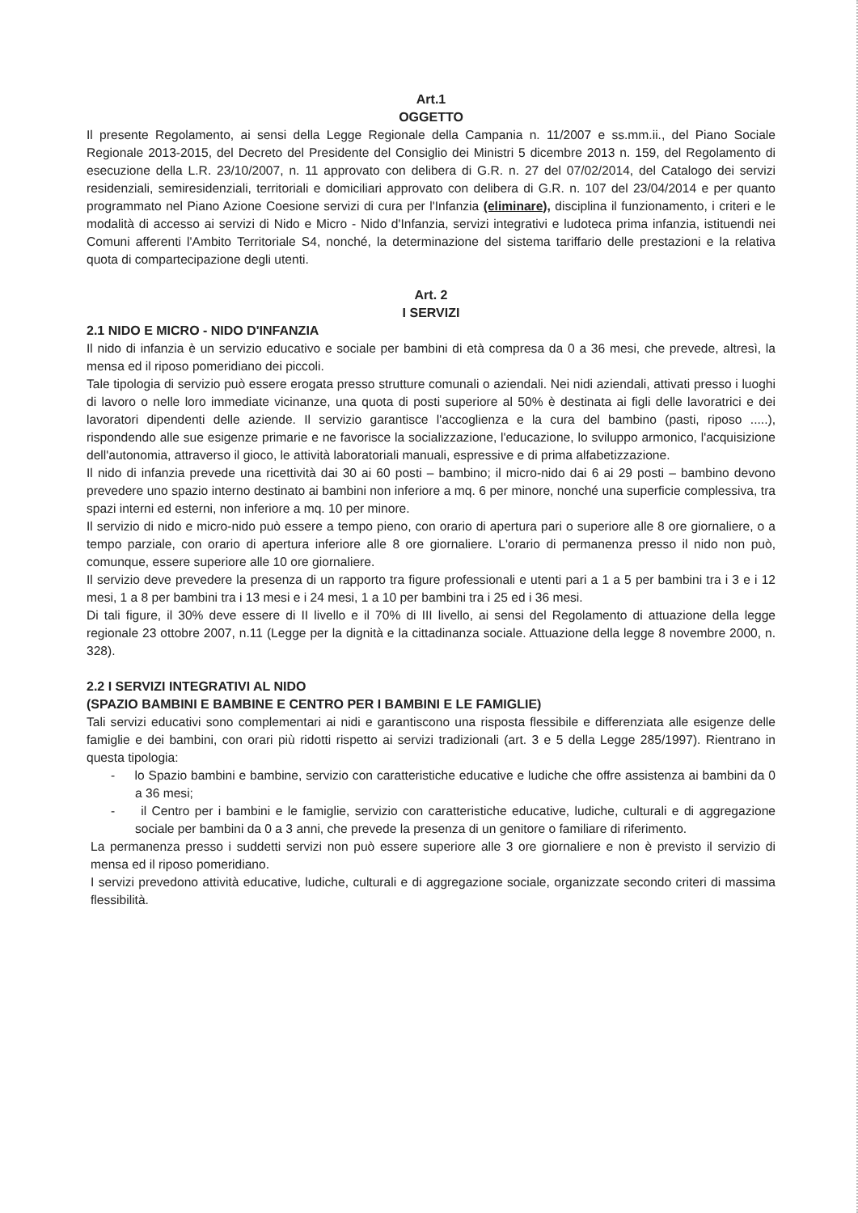Art.1
OGGETTO
Il presente Regolamento, ai sensi della Legge Regionale della Campania n. 11/2007 e ss.mm.ii., del Piano Sociale Regionale 2013-2015, del Decreto del Presidente del Consiglio dei Ministri 5 dicembre 2013 n. 159, del Regolamento di esecuzione della L.R. 23/10/2007, n. 11 approvato con delibera di G.R. n. 27 del 07/02/2014, del Catalogo dei servizi residenziali, semiresidenziali, territoriali e domiciliari approvato con delibera di G.R. n. 107 del 23/04/2014 e per quanto programmato nel Piano Azione Coesione servizi di cura per l'Infanzia (eliminare), disciplina il funzionamento, i criteri e le modalità di accesso ai servizi di Nido e Micro - Nido d'Infanzia, servizi integrativi e ludoteca prima infanzia, istituendi nei Comuni afferenti l'Ambito Territoriale S4, nonché, la determinazione del sistema tariffario delle prestazioni e la relativa quota di compartecipazione degli utenti.
Art. 2
I SERVIZI
2.1 NIDO E MICRO - NIDO D'INFANZIA
Il nido di infanzia è un servizio educativo e sociale per bambini di età compresa da 0 a 36 mesi, che prevede, altresì, la mensa ed il riposo pomeridiano dei piccoli.
Tale tipologia di servizio può essere erogata presso strutture comunali o aziendali. Nei nidi aziendali, attivati presso i luoghi di lavoro o nelle loro immediate vicinanze, una quota di posti superiore al 50% è destinata ai figli delle lavoratrici e dei lavoratori dipendenti delle aziende. Il servizio garantisce l'accoglienza e la cura del bambino (pasti, riposo .....), rispondendo alle sue esigenze primarie e ne favorisce la socializzazione, l'educazione, lo sviluppo armonico, l'acquisizione dell'autonomia, attraverso il gioco, le attività laboratoriali manuali, espressive e di prima alfabetizzazione.
Il nido di infanzia prevede una ricettività dai 30 ai 60 posti – bambino; il micro-nido dai 6 ai 29 posti – bambino devono prevedere uno spazio interno destinato ai bambini non inferiore a mq. 6 per minore, nonché una superficie complessiva, tra spazi interni ed esterni, non inferiore a mq. 10 per minore.
Il servizio di nido e micro-nido può essere a tempo pieno, con orario di apertura pari o superiore alle 8 ore giornaliere, o a tempo parziale, con orario di apertura inferiore alle 8 ore giornaliere. L'orario di permanenza presso il nido non può, comunque, essere superiore alle 10 ore giornaliere.
Il servizio deve prevedere la presenza di un rapporto tra figure professionali e utenti pari a 1 a 5 per bambini tra i 3 e i 12 mesi, 1 a 8 per bambini tra i 13 mesi e i 24 mesi, 1 a 10 per bambini tra i 25 ed i 36 mesi.
Di tali figure, il 30% deve essere di II livello e il 70% di III livello, ai sensi del Regolamento di attuazione della legge regionale 23 ottobre 2007, n.11 (Legge per la dignità e la cittadinanza sociale. Attuazione della legge 8 novembre 2000, n. 328).
2.2 I SERVIZI INTEGRATIVI AL NIDO
(SPAZIO BAMBINI E BAMBINE E CENTRO PER I BAMBINI E LE FAMIGLIE)
Tali servizi educativi sono complementari ai nidi e garantiscono una risposta flessibile e differenziata alle esigenze delle famiglie e dei bambini, con orari più ridotti rispetto ai servizi tradizionali (art. 3 e 5 della Legge 285/1997). Rientrano in questa tipologia:
- lo Spazio bambini e bambine, servizio con caratteristiche educative e ludiche che offre assistenza ai bambini da 0 a 36 mesi;
- il Centro per i bambini e le famiglie, servizio con caratteristiche educative, ludiche, culturali e di aggregazione sociale per bambini da 0 a 3 anni, che prevede la presenza di un genitore o familiare di riferimento.
La permanenza presso i suddetti servizi non può essere superiore alle 3 ore giornaliere e non è previsto il servizio di mensa ed il riposo pomeridiano.
I servizi prevedono attività educative, ludiche, culturali e di aggregazione sociale, organizzate secondo criteri di massima flessibilità.